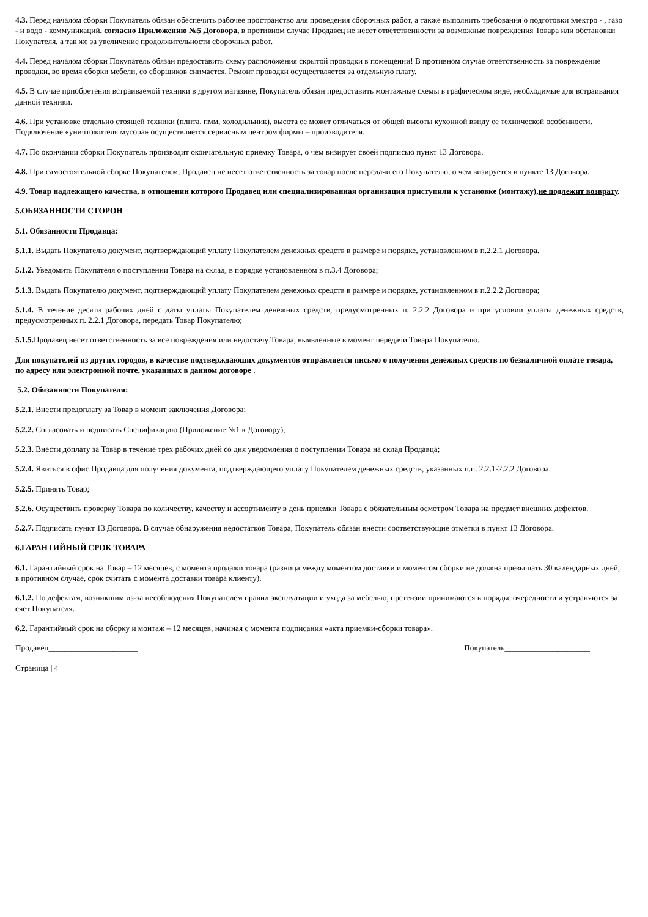4.3. Перед началом сборки Покупатель обязан обеспечить рабочее пространство для проведения сборочных работ, а также выполнить требования о подготовки электро - , газо - и водо - коммуникаций, согласно Приложению №5 Договора, в противном случае Продавец не несет ответственности за возможные повреждения Товара или обстановки Покупателя, а так же за увеличение продолжительности сборочных работ.
4.4. Перед началом сборки Покупатель обязан предоставить схему расположения скрытой проводки в помещении! В противном случае ответственность за повреждение проводки, во время сборки мебели, со сборщиков снимается. Ремонт проводки осуществляется за отдельную плату.
4.5. В случае приобретения встраиваемой техники в другом магазине, Покупатель обязан предоставить монтажные схемы в графическом виде, необходимые для встраивания данной техники.
4.6. При установке отдельно стоящей техники (плита, пмм, холодильник), высота ее может отличаться от общей высоты кухонной ввиду ее технической особенности. Подключение «уничтожителя мусора» осуществляется сервисным центром фирмы – производителя.
4.7. По окончании сборки Покупатель производит окончательную приемку Товара, о чем визирует своей подписью пункт 13 Договора.
4.8. При самостоятельной сборке Покупателем, Продавец не несет ответственность за товар после передачи его Покупателю, о чем визируется в пункте 13 Договора.
4.9. Товар надлежащего качества, в отношении которого Продавец или специализированная организация приступили к установке (монтажу),не подлежит возврату.
5.ОБЯЗАННОСТИ СТОРОН
5.1. Обязанности Продавца:
5.1.1. Выдать Покупателю документ, подтверждающий уплату Покупателем денежных средств в размере и порядке, установленном в п.2.2.1 Договора.
5.1.2. Уведомить Покупателя о поступлении Товара на склад, в порядке установленном в п.3.4 Договора;
5.1.3. Выдать Покупателю документ, подтверждающий уплату Покупателем денежных средств в размере и порядке, установленном в п.2.2.2 Договора;
5.1.4. В течение десяти рабочих дней с даты уплаты Покупателем денежных средств, предусмотренных п. 2.2.2 Договора и при условии уплаты денежных средств, предусмотренных п. 2.2.1 Договора, передать Товар Покупателю;
5.1.5. Продавец несет ответственность за все повреждения или недостачу Товара, выявленные в момент передачи Товара Покупателю.
Для покупателей из других городов, в качестве подтверждающих документов отправляется письмо о получении денежных средств по безналичной оплате товара, по адресу или электронной почте, указанных в данном договоре .
5.2. Обязанности Покупателя:
5.2.1. Внести предоплату за Товар в момент заключения Договора;
5.2.2. Согласовать и подписать Спецификацию (Приложение №1 к Договору);
5.2.3. Внести доплату за Товар в течение трех рабочих дней со дня уведомления о поступлении Товара на склад Продавца;
5.2.4. Явиться в офис Продавца для получения документа, подтверждающего уплату Покупателем денежных средств, указанных п.п. 2.2.1-2.2.2 Договора.
5.2.5. Принять Товар;
5.2.6. Осуществить проверку Товара по количеству, качеству и ассортименту в день приемки Товара с обязательным осмотром Товара на предмет внешних дефектов.
5.2.7. Подписать пункт 13 Договора. В случае обнаружения недостатков Товара, Покупатель обязан внести соответствующие отметки в пункт 13 Договора.
6.ГАРАНТИЙНЫЙ СРОК ТОВАРА
6.1. Гарантийный срок на Товар – 12 месяцев, с момента продажи товара (разница между моментом доставки и моментом сборки не должна превышать 30 календарных дней, в противном случае, срок считать с момента доставки товара клиенту).
6.1.2. По дефектам, возникшим из-за несоблюдения Покупателем правил эксплуатации и ухода за мебелью, претензии принимаются в порядке очередности и устраняются за счет Покупателя.
6.2. Гарантийный срок на сборку и монтаж – 12 месяцев, начиная с момента подписания «акта приемки-сборки товара».
Продавец______________________ Покупатель_____________________
Страница | 4